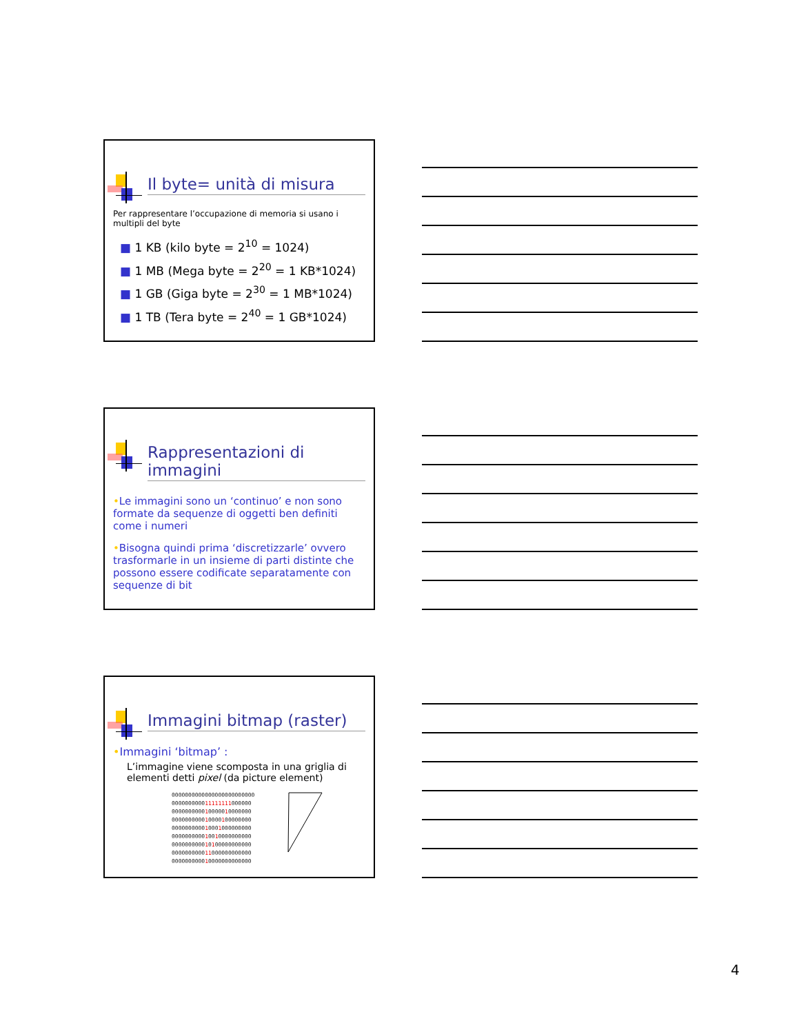Il byte= unità di misura
Per rappresentare l’occupazione di memoria si usano i multipli del byte
■ 1 KB (kilo byte = 2<sup>10</sup> = 1024)
■ 1 MB (Mega byte = 2<sup>20</sup> = 1 KB*1024)
■ 1 GB (Giga byte = 2<sup>30</sup> = 1 MB*1024)
■ 1 TB (Tera byte = 2<sup>40</sup> = 1 GB*1024)
Rappresentazioni di immagini
•Le immagini sono un ‘continuo’ e non sono formate da sequenze di oggetti ben definiti come i numeri
•Bisogna quindi prima ‘discretizzarle’ ovvero trasformarle in un insieme di parti distinte che possono essere codificate separatamente con sequenze di bit
Immagini bitmap (raster)
•Immagini ‘bitmap’ :
L’immagine viene scomposta in una griglia di elementi detti pixel (da picture element)
0000000000000000000000000
000000000011111111000000
000000000010000010000000
000000000010000100000000
000000000010001000000000
000000000010010000000000
000000000010100000000000
000000000011000000000000
000000000010000000000000
4